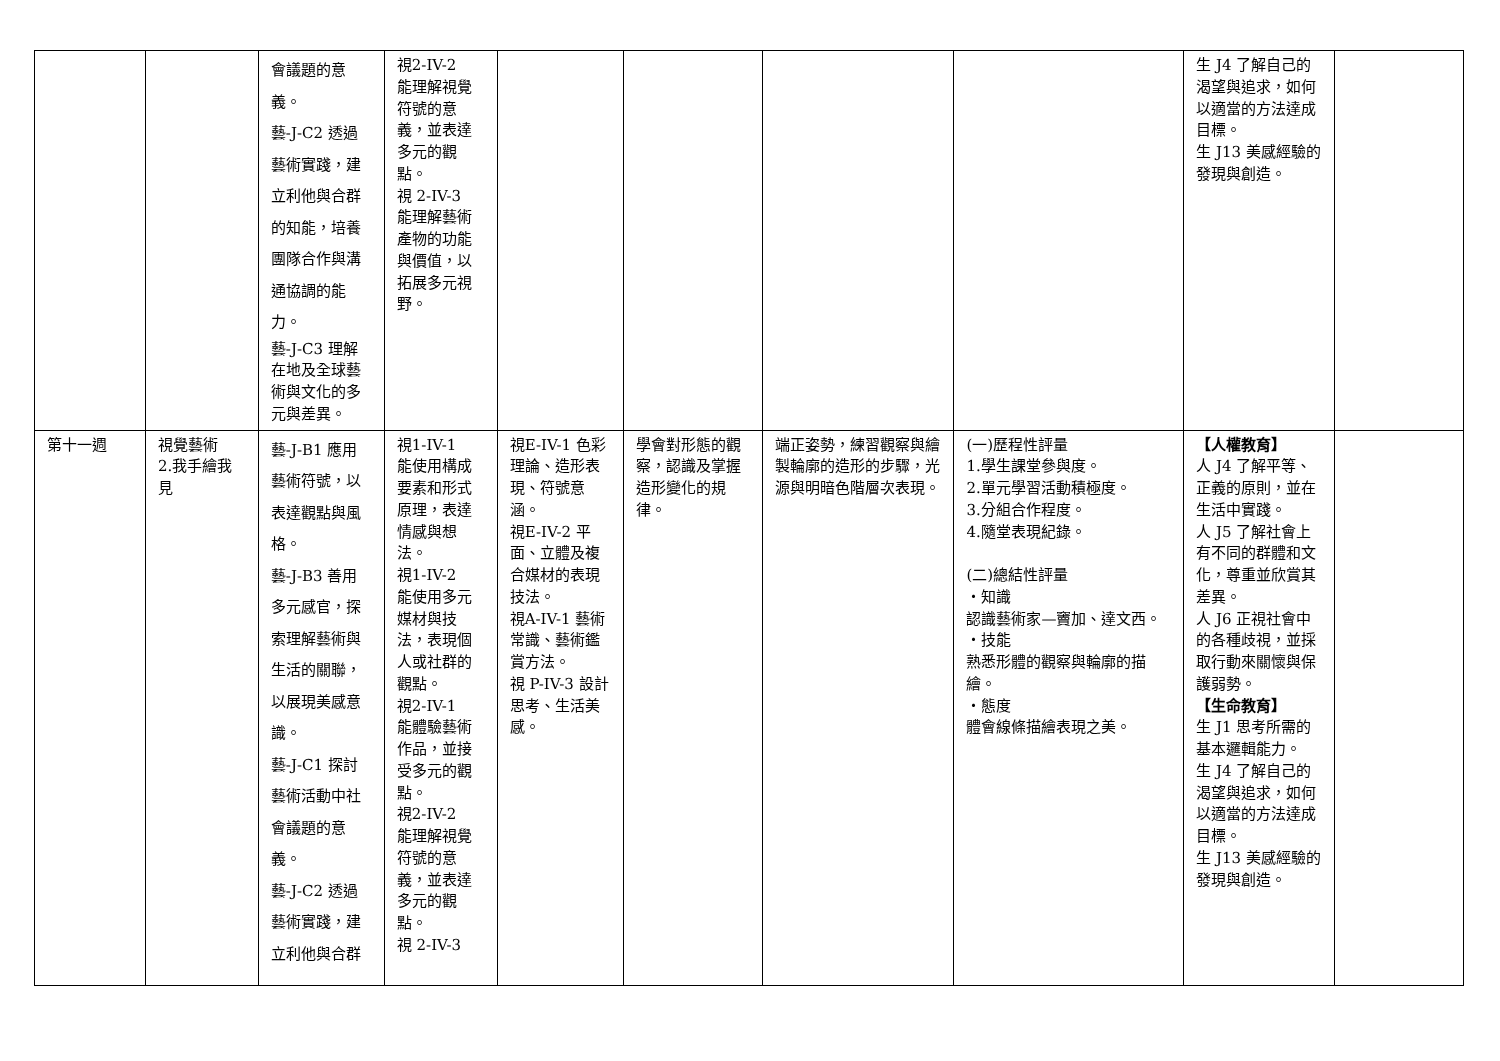| | | 會議題的意 義。 藝-J-C2 透過 藝術實踐，建 立利他與合群 的知能，培養 團隊合作與溝 通協調的能 力。 藝-J-C3 理解在地及全球藝術與文化的多元與差異。 | 視2-IV-2 能理解視覺符號的意義，並表達多元的觀點。 視 2-IV-3 能理解藝術產物的功能與價值，以拓展多元視野。 | | | | | 生 J4 了解自己的渴望與追求，如何以適當的方法達成目標。 生 J13 美感經驗的發現與創造。 | |
| 第十一週 | 視覺藝術 2.我手繪我見 | 藝-J-B1 應用 藝術符號，以 表達觀點與風 格。 藝-J-B3 善用 多元感官，探 索理解藝術與 生活的關聯， 以展現美感意 識。 藝-J-C1 探討 藝術活動中社 會議題的意 義。 藝-J-C2 透過 藝術實踐，建 立利他與合群 | 視1-IV-1 能使用構成要素和形式原理，表達情感與想法。 視1-IV-2 能使用多元媒材與技法，表現個人或社群的觀點。 視2-IV-1 能體驗藝術作品，並接受多元的觀點。 視2-IV-2 能理解視覺符號的意義，並表達多元的觀點。 視 2-IV-3 | 視E-IV-1 色彩理論、造形表現、符號意涵。 視E-IV-2 平面、立體及複合媒材的表現技法。 視A-IV-1 藝術常識、藝術鑑賞方法。 視 P-IV-3 設計思考、生活美感。 | 學會對形態的觀察，認識及掌握造形變化的規律。 | 端正姿勢，練習觀察與繪製輪廓的造形的步驟，光源與明暗色階層次表現。 | (一)歷程性評量 1.學生課堂參與度。 2.單元學習活動積極度。 3.分組合作程度。 4.隨堂表現紀錄。 (二)總結性評量 ‧知識 認識藝術家—竇加、達文西。 ‧技能 熟悉形體的觀察與輪廓的描繪。 ‧態度 體會線條描繪表現之美。 | 【人權教育】 人 J4 了解平等、正義的原則，並在生活中實踐。 人 J5 了解社會上有不同的群體和文化，尊重並欣賞其差異。 人 J6 正視社會中的各種歧視，並採取行動來關懷與保護弱勢。 【生命教育】 生 J1 思考所需的基本邏輯能力。 生 J4 了解自己的渴望與追求，如何以適當的方法達成目標。 生 J13 美感經驗的發現與創造。 | |